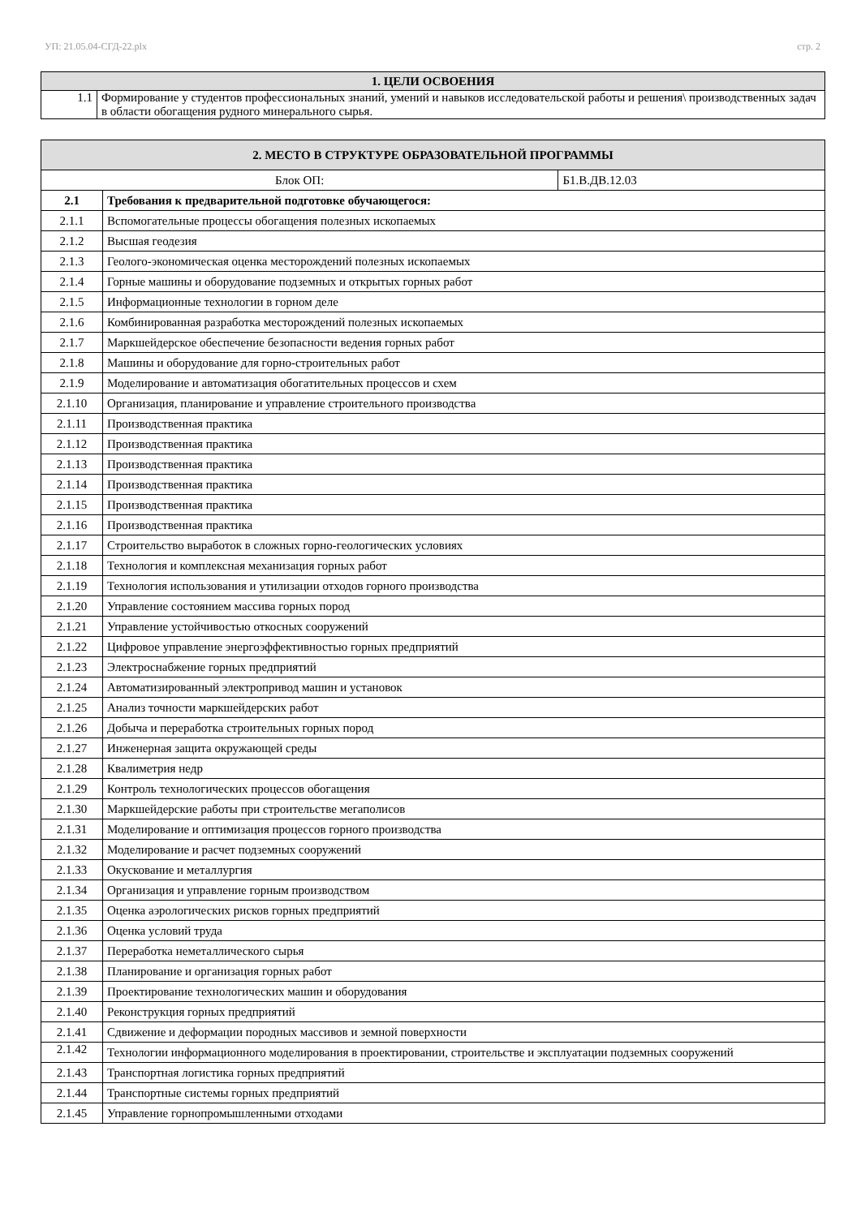УП: 21.05.04-СГД-22.plx стр. 2
| 1. ЦЕЛИ ОСВОЕНИЯ | |
| --- | --- |
| 1.1 | Формирование у студентов профессиональных знаний, умений и навыков исследовательской работы и решения\ производственных задач в области обогащения рудного минерального сырья. |
| 2. МЕСТО В СТРУКТУРЕ ОБРАЗОВАТЕЛЬНОЙ ПРОГРАММЫ | | |
| --- | --- | --- |
| Блок ОП: | | Б1.В.ДВ.12.03 |
| 2.1 | Требования к предварительной подготовке обучающегося: | |
| 2.1.1 | Вспомогательные процессы обогащения полезных ископаемых | |
| 2.1.2 | Высшая геодезия | |
| 2.1.3 | Геолого-экономическая оценка месторождений полезных ископаемых | |
| 2.1.4 | Горные машины и оборудование подземных и открытых горных работ | |
| 2.1.5 | Информационные технологии в горном деле | |
| 2.1.6 | Комбинированная разработка месторождений полезных ископаемых | |
| 2.1.7 | Маркшейдерское обеспечение безопасности ведения горных работ | |
| 2.1.8 | Машины и оборудование для горно-строительных работ | |
| 2.1.9 | Моделирование и автоматизация обогатительных процессов и схем | |
| 2.1.10 | Организация, планирование и управление строительного производства | |
| 2.1.11 | Производственная практика | |
| 2.1.12 | Производственная практика | |
| 2.1.13 | Производственная практика | |
| 2.1.14 | Производственная практика | |
| 2.1.15 | Производственная практика | |
| 2.1.16 | Производственная практика | |
| 2.1.17 | Строительство выработок в сложных горно-геологических условиях | |
| 2.1.18 | Технология и комплексная механизация горных работ | |
| 2.1.19 | Технология использования и утилизации отходов горного производства | |
| 2.1.20 | Управление состоянием массива горных пород | |
| 2.1.21 | Управление устойчивостью откосных сооружений | |
| 2.1.22 | Цифровое управление энергоэффективностью горных предприятий | |
| 2.1.23 | Электроснабжение горных предприятий | |
| 2.1.24 | Автоматизированный электропривод машин и установок | |
| 2.1.25 | Анализ точности маркшейдерских работ | |
| 2.1.26 | Добыча и переработка строительных горных пород | |
| 2.1.27 | Инженерная защита окружающей среды | |
| 2.1.28 | Квалиметрия недр | |
| 2.1.29 | Контроль технологических процессов обогащения | |
| 2.1.30 | Маркшейдерские работы при строительстве мегаполисов | |
| 2.1.31 | Моделирование и оптимизация процессов горного производства | |
| 2.1.32 | Моделирование и расчет подземных сооружений | |
| 2.1.33 | Окускование и металлургия | |
| 2.1.34 | Организация и управление горным производством | |
| 2.1.35 | Оценка аэрологических рисков горных предприятий | |
| 2.1.36 | Оценка условий труда | |
| 2.1.37 | Переработка неметаллического сырья | |
| 2.1.38 | Планирование и организация горных работ | |
| 2.1.39 | Проектирование технологических машин и оборудования | |
| 2.1.40 | Реконструкция горных предприятий | |
| 2.1.41 | Сдвижение и деформации породных массивов и земной поверхности | |
| 2.1.42 | Технологии информационного моделирования в проектировании, строительстве и эксплуатации подземных сооружений | |
| 2.1.43 | Транспортная логистика горных предприятий | |
| 2.1.44 | Транспортные системы горных предприятий | |
| 2.1.45 | Управление горнопромышленными отходами | |